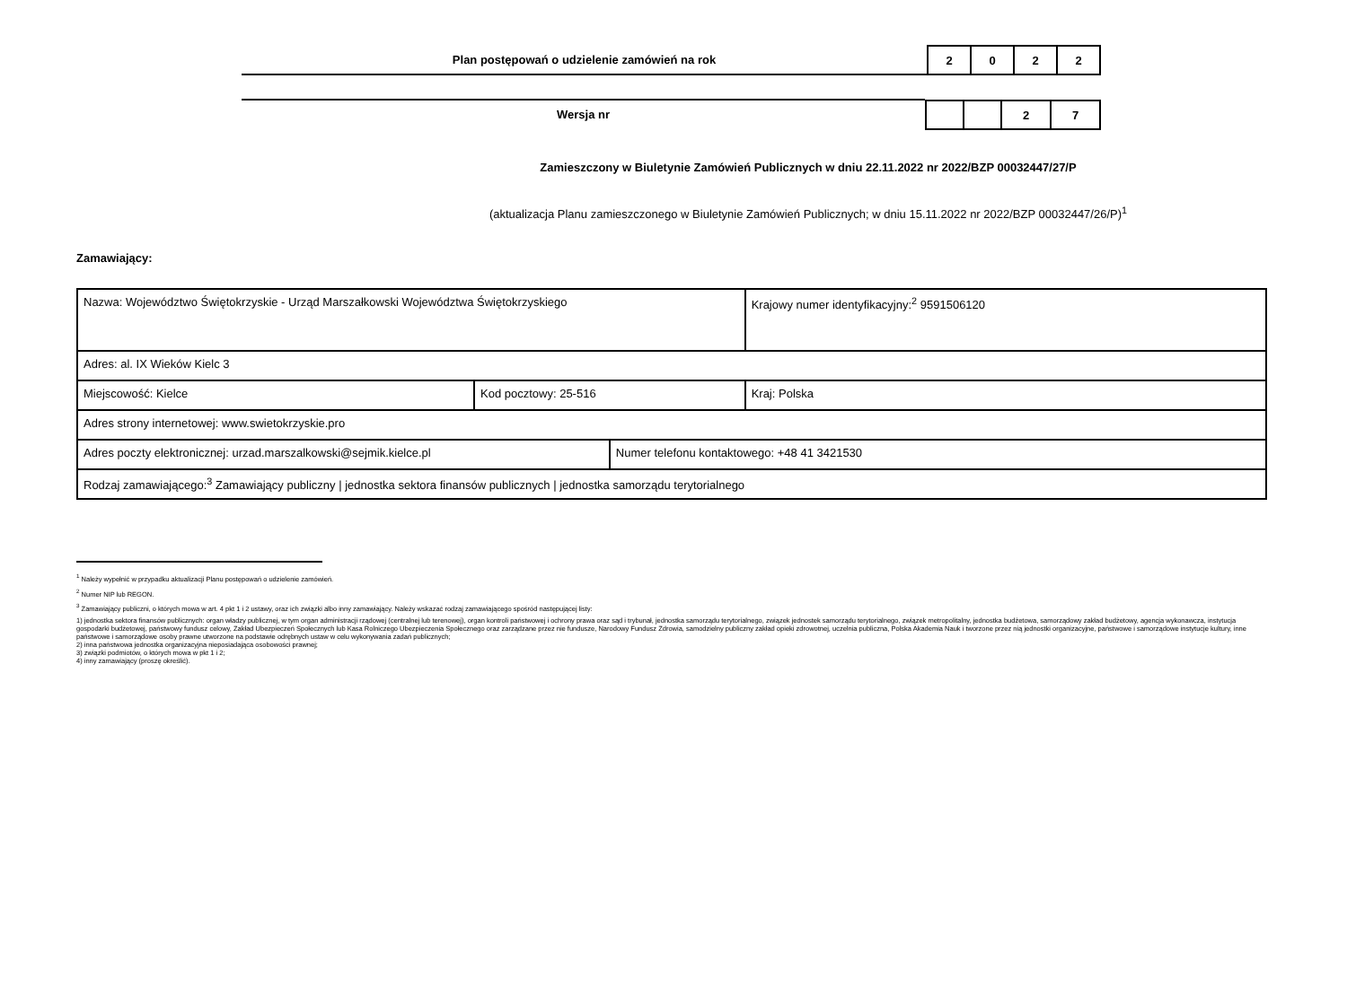Plan postępowań o udzielenie zamówień na rok
| 2 | 0 | 2 | 2 |
Wersja nr
| | | 2 | 7 |
Zamieszczony w Biuletynie Zamówień Publicznych w dniu 22.11.2022 nr 2022/BZP 00032447/27/P
(aktualizacja Planu zamieszczonego w Biuletynie Zamówień Publicznych; w dniu 15.11.2022 nr 2022/BZP 00032447/26/P)<sup>1</sup>
Zamawiający:
| Nazwa: Województwo Świętokrzyskie - Urząd Marszałkowski Województwa Świętokrzyskiego | | | Krajowy numer identyfikacyjny:<sup>2</sup> 9591506120 |
| Adres: al. IX Wieków Kielc 3 | | | |
| Miejscowość: Kielce | Kod pocztowy: 25-516 | | Kraj: Polska |
| Adres strony internetowej: www.swietokrzyskie.pro | | | |
| Adres poczty elektronicznej: urzad.marszalkowski@sejmik.kielce.pl | | Numer telefonu kontaktowego: +48 41 3421530 | |
| Rodzaj zamawiającego:<sup>3</sup> Zamawiający publiczny / jednostka sektora finansów publicznych / jednostka samorządu terytorialnego | | | |
<sup>1</sup> Należy wypełnić w przypadku aktualizacji Planu postępowań o udzielenie zamówień.
<sup>2</sup> Numer NIP lub REGON.
<sup>3</sup> Zamawiający publiczni, o których mowa w art. 4 pkt 1 i 2 ustawy, oraz ich związki albo inny zamawiający. Należy wskazać rodzaj zamawiającego spośród następującej listy:
1) jednostka sektora finansów publicznych: organ władzy publicznej, w tym organ administracji rządowej (centralnej lub terenowej), organ kontroli państwowej i ochrony prawa oraz sąd i trybunał, jednostka samorządu terytorialnego, związek jednostek samorządu terytorialnego, związek metropolitalny, jednostka budżetowa, samorządowy zakład budżetowy, agencja wykonawcza, instytucja gospodarki budżetowej, państwowy fundusz celowy, Zakład Ubezpieczeń Społecznych lub Kasa Rolniczego Ubezpieczenia Społecznego oraz zarządzane przez nie fundusze, Narodowy Fundusz Zdrowia, samodzielny publiczny zakład opieki zdrowotnej, uczelnia publiczna, Polska Akademia Nauk i tworzone przez nią jednostki organizacyjne, państwowe i samorządowe instytucje kultury, inne państwowe i samorządowe osoby prawne utworzone na podstawie odrębnych ustaw w celu wykonywania zadań publicznych;
2) inna państwowa jednostka organizacyjna nieposiadająca osobowości prawnej;
3) związki podmiotów, o których mowa w pkt 1 i 2;
4) inny zamawiający (proszę określić).